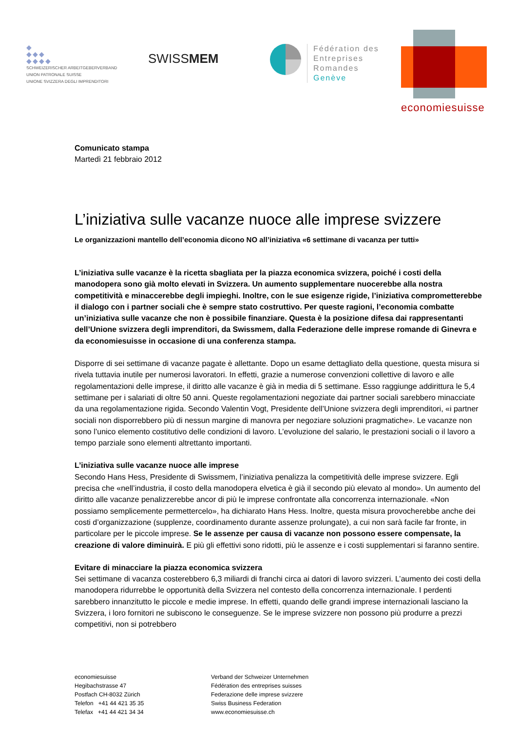◆
◆◆◆
◆◆◆◆
SCHWEIZERISCHER ARBEITGEBERVERBAND
UNION PATRONALE SUISSE
UNIONE SVIZZERA DEGLI IMPRENDITORI
SWISSMEM
Fédération des
Entreprises
Romandes
Genève
economiesuisse
Comunicato stampa
Martedì 21 febbraio 2012
L’iniziativa sulle vacanze nuoce alle imprese svizzere
Le organizzazioni mantello dell’economia dicono NO all’iniziativa «6 settimane di vacanza per tutti»
L’iniziativa sulle vacanze è la ricetta sbagliata per la piazza economica svizzera, poiché i costi della manodopera sono già molto elevati in Svizzera. Un aumento supplementare nuocerebbe alla nostra competitività e minaccerebbe degli impieghi. Inoltre, con le sue esigenze rigide, l’iniziativa comprometterebbe il dialogo con i partner sociali che è sempre stato costruttivo. Per queste ragioni, l’economia combatte un’iniziativa sulle vacanze che non è possibile finanziare. Questa è la posizione difesa dai rappresentanti dell’Unione svizzera degli imprenditori, da Swissmem, dalla Federazione delle imprese romande di Ginevra e da economiesuisse in occasione di una conferenza stampa.
Disporre di sei settimane di vacanze pagate è allettante. Dopo un esame dettagliato della questione, questa misura si rivela tuttavia inutile per numerosi lavoratori. In effetti, grazie a numerose convenzioni collettive di lavoro e alle regolamentazioni delle imprese, il diritto alle vacanze è già in media di 5 settimane. Esso raggiunge addirittura le 5,4 settimane per i salariati di oltre 50 anni. Queste regolamentazioni negoziate dai partner sociali sarebbero minacciate da una regolamentazione rigida. Secondo Valentin Vogt, Presidente dell’Unione svizzera degli imprenditori, «i partner sociali non disporrebbero più di nessun margine di manovra per negoziare soluzioni pragmatiche». Le vacanze non sono l’unico elemento costitutivo delle condizioni di lavoro. L’evoluzione del salario, le prestazioni sociali o il lavoro a tempo parziale sono elementi altrettanto importanti.
L’iniziativa sulle vacanze nuoce alle imprese
Secondo Hans Hess, Presidente di Swissmem, l’iniziativa penalizza la competitività delle imprese svizzere. Egli precisa che «nell’industria, il costo della manodopera elvetica è già il secondo più elevato al mondo». Un aumento del diritto alle vacanze penalizzerebbe ancor di più le imprese confrontate alla concorrenza internazionale. «Non possiamo semplicemente permettercelo», ha dichiarato Hans Hess. Inoltre, questa misura provocherebbe anche dei costi d’organizzazione (supplenze, coordinamento durante assenze prolungate), a cui non sarà facile far fronte, in particolare per le piccole imprese. Se le assenze per causa di vacanze non possono essere compensate, la creazione di valore diminuirà. E più gli effettivi sono ridotti, più le assenze e i costi supplementari si faranno sentire.
Evitare di minacciare la piazza economica svizzera
Sei settimane di vacanza costerebbero 6,3 miliardi di franchi circa ai datori di lavoro svizzeri. L’aumento dei costi della manodopera ridurrebbe le opportunità della Svizzera nel contesto della concorrenza internazionale. I perdenti sarebbero innanzitutto le piccole e medie imprese. In effetti, quando delle grandi imprese internazionali lasciano la Svizzera, i loro fornitori ne subiscono le conseguenze. Se le imprese svizzere non possono più produrre a prezzi competitivi, non si potrebbero
economiesuisse
Hegibachstrasse 47
Postfach CH-8032 Zürich
Telefon +41 44 421 35 35
Telefax +41 44 421 34 34
Verband der Schweizer Unternehmen
Fédération des entreprises suisses
Federazione delle imprese svizzere
Swiss Business Federation
www.economiesuisse.ch